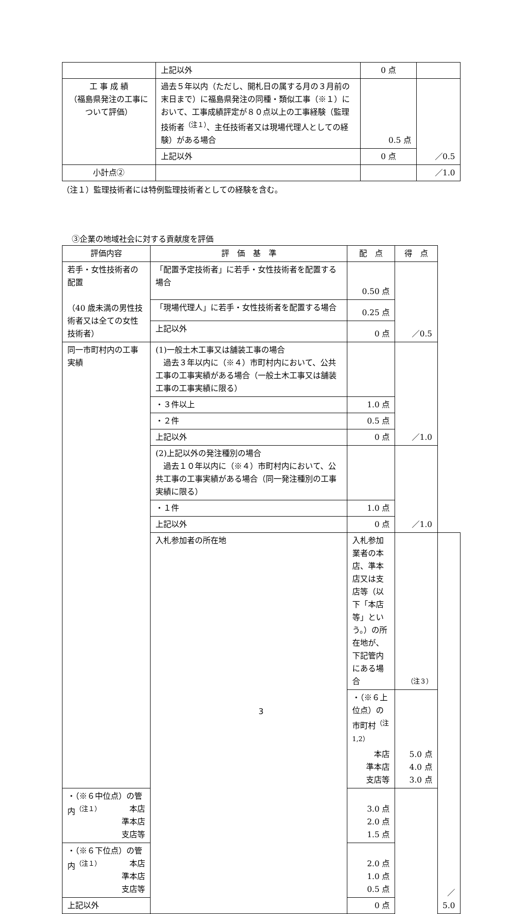| | 上記以外 | 0 点 | |
| 工 事 成 績 （福島県発注の工事について評価） | 過去５年以内（ただし、開札日の属する月の３月前の末日まで）に福島県発注の同種・類似工事（※１）において、工事成績評定が８０点以上の工事経験（監理技術者<sup>（注１）</sup>、主任技術者又は現場代理人としての経験）がある場合 | 0.5 点 | ／0.5 |
| | 上記以外 | 0 点 | |
| 小計点② | | | ／1.0 |
（注１）監理技術者には特例監理技術者としての経験を含む。
③企業の地域社会に対する貢献度を評価
| 評価内容 | 評 価 基 準 | 配 点 | 得 点 | |
| --- | --- | --- | --- | --- |
| 若手・女性技術者の配置 （40 歳未満の男性技術者又は全ての女性技術者） | 「配置予定技術者」に若手・女性技術者を配置する場合 | 0.50 点 | ／0.5 | |
| | 「現場代理人」に若手・女性技術者を配置する場合 | 0.25 点 | | |
| | 上記以外 | 0 点 | | |
| 同一市町村内の工事実績 | (1)一般土木工事又は舗装工事の場合 過去３年以内に（※４）市町村内において、公共工事の工事実績がある場合（一般土木工事又は舗装工事の工事実績に限る） | | ／1.0 | |
| | ・３件以上 | 1.0 点 | | |
| | ・２件 | 0.5 点 | | |
| | 上記以外 | 0 点 | | |
| | (2)上記以外の発注種別の場合 過去１０年以内に（※４）市町村内において、公共工事の工事実績がある場合（同一発注種別の工事実績に限る） | | ／1.0 | |
| | ・１件 | 1.0 点 | | |
| | 上記以外 | 0 点 | | |
| | 入札参加者の所在地 | 入札参加業者の本店、準本店又は支店等（以下「本店等」という。）の所在地が、下記管内にある場合 | （注３） | ／5.0 |
| | | ・（※６上位点）の市町村<sup>（注1,2）</sup> 本店 準本店 支店等 | 5.0 点 4.0 点 3.0 点 | |
| ・（※６中位点）の管内<sup>（注１）</sup> 本店 準本店 支店等 | | 3.0 点 2.0 点 1.5 点 | | |
| ・（※６下位点）の管内<sup>（注１）</sup> 本店 準本店 支店等 | | 2.0 点 1.0 点 0.5 点 | | |
| 上記以外 | | 0 点 | | |
3